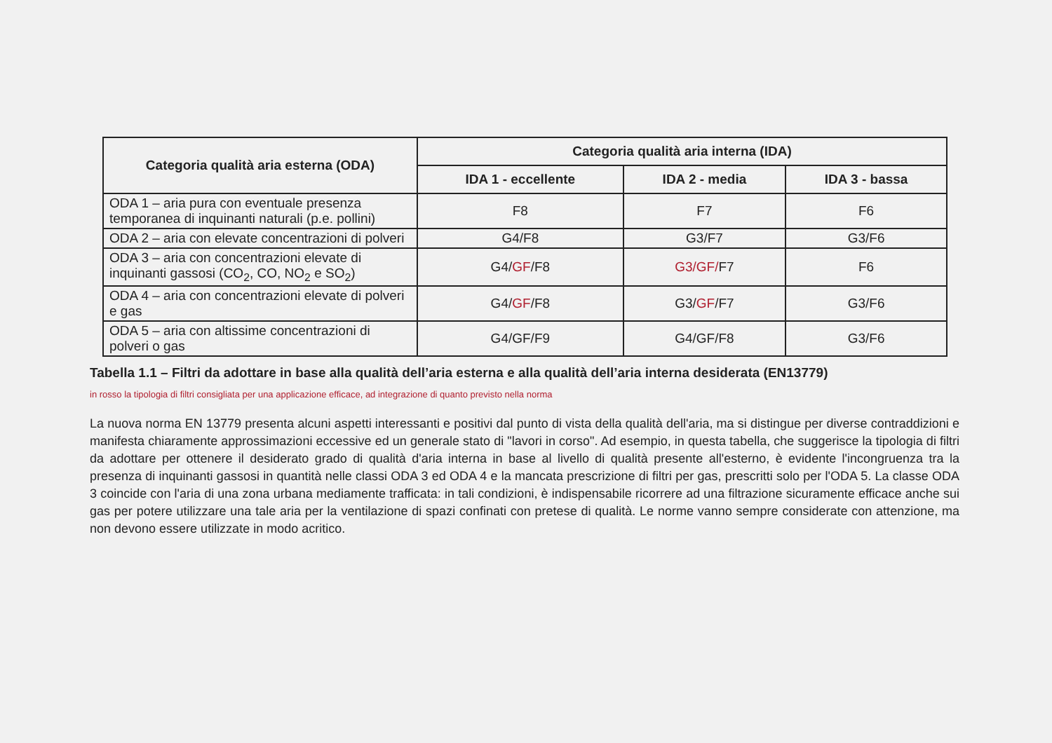| Categoria qualità aria esterna (ODA) | Categoria qualità aria interna (IDA) | | |
| --- | --- | --- | --- |
| | IDA 1 - eccellente | IDA 2 - media | IDA 3 - bassa |
| ODA 1 – aria pura con eventuale presenza temporanea di inquinanti naturali (p.e. pollini) | F8 | F7 | F6 |
| ODA 2 – aria con elevate concentrazioni di polveri | G4/F8 | G3/F7 | G3/F6 |
| ODA 3 – aria con concentrazioni elevate di inquinanti gassosi (CO<sub>2</sub>, CO, NO<sub>2</sub> e SO<sub>2</sub>) | G4/ GF /F8 | G3/GF/ F7 | F6 |
| ODA 4 – aria con concentrazioni elevate di polveri e gas | G4/ GF /F8 | G3/ GF /F7 | G3/F6 |
| ODA 5 – aria con altissime concentrazioni di polveri o gas | G4/GF/F9 | G4/GF/F8 | G3/F6 |
Tabella 1.1 – Filtri da adottare in base alla qualità dell’aria esterna e alla qualità dell’aria interna desiderata (EN13779)
in rosso la tipologia di filtri consigliata per una applicazione efficace, ad integrazione di quanto previsto nella norma
La nuova norma EN 13779 presenta alcuni aspetti interessanti e positivi dal punto di vista della qualità dell'aria, ma si distingue per diverse contraddizioni e manifesta chiaramente approssimazioni eccessive ed un generale stato di "lavori in corso". Ad esempio, in questa tabella, che suggerisce la tipologia di filtri da adottare per ottenere il desiderato grado di qualità d'aria interna in base al livello di qualità presente all'esterno, è evidente l'incongruenza tra la presenza di inquinanti gassosi in quantità nelle classi ODA 3 ed ODA 4 e la mancata prescrizione di filtri per gas, prescritti solo per l'ODA 5. La classe ODA 3 coincide con l'aria di una zona urbana mediamente trafficata: in tali condizioni, è indispensabile ricorrere ad una filtrazione sicuramente efficace anche sui gas per potere utilizzare una tale aria per la ventilazione di spazi confinati con pretese di qualità. Le norme vanno sempre considerate con attenzione, ma non devono essere utilizzate in modo acritico.